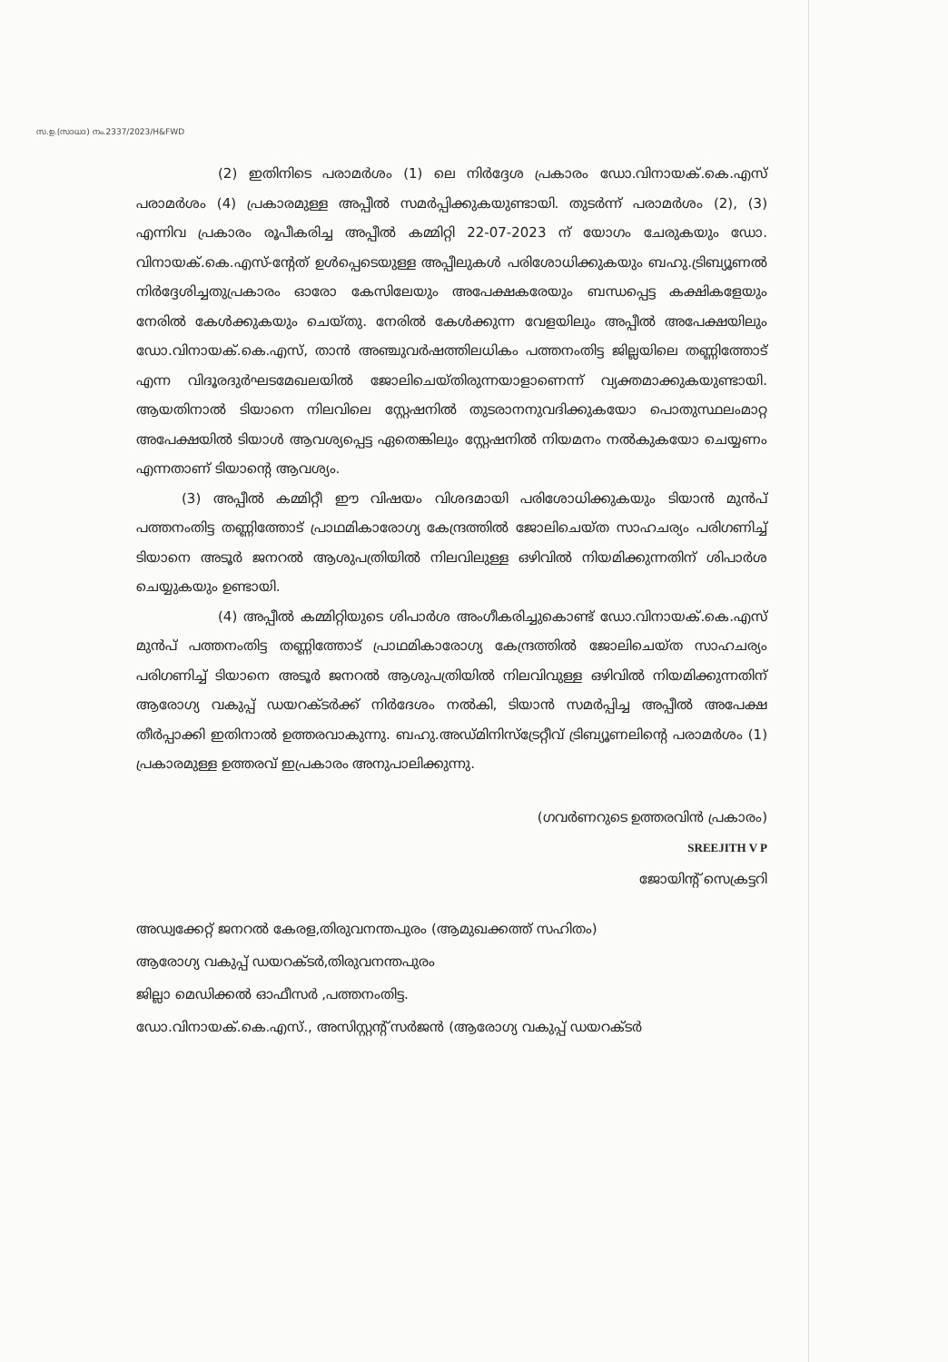സ.ഉ.(സാധാ) നം.2337/2023/H&FWD
(2) ഇതിനിടെ പരാമർശം (1) ലെ നിർദ്ദേശ പ്രകാരം ഡോ.വിനായക്.കെ.എസ് പരാമർശം (4) പ്രകാരമുള്ള അപ്പീൽ സമർപ്പിക്കുകയുണ്ടായി. തുടർന്ന് പരാമർശം (2), (3) എന്നിവ പ്രകാരം രൂപീകരിച്ച അപ്പീൽ കമ്മിറ്റി 22-07-2023 ന് യോഗം ചേരുകയും ഡോ. വിനായക്.കെ.എസ്-ന്റേത് ഉൾപ്പെടെയുള്ള അപ്പീലുകൾ പരിശോധിക്കുകയും ബഹു.ട്രിബ്യൂണൽ നിർദ്ദേശിച്ചതുപ്രകാരം ഓരോ കേസിലേയും അപേക്ഷകരേയും ബന്ധപ്പെട്ട കക്ഷികളേയും നേരിൽ കേൾക്കുകയും ചെയ്തു. നേരിൽ കേൾക്കുന്ന വേളയിലും അപ്പീൽ അപേക്ഷയിലും ഡോ.വിനായക്.കെ.എസ്, താൻ അഞ്ചുവർഷത്തിലധികം പത്തനംതിട്ട ജില്ലയിലെ തണ്ണിത്തോട് എന്ന വിദൂരദുർഘടമേഖലയിൽ ജോലിചെയ്തിരുന്നയാളാണെന്ന് വ്യക്തമാക്കുകയുണ്ടായി. ആയതിനാൽ ടിയാനെ നിലവിലെ സ്റ്റേഷനിൽ തുടരാനനുവദിക്കുകയോ പൊതുസ്ഥലംമാറ്റ അപേക്ഷയിൽ ടിയാൾ ആവശ്യപ്പെട്ട ഏതെങ്കിലും സ്റ്റേഷനിൽ നിയമനം നൽകുകയോ ചെയ്യണം എന്നതാണ് ടിയാന്റെ ആവശ്യം.
(3) അപ്പീൽ കമ്മിറ്റീ ഈ വിഷയം വിശദമായി പരിശോധിക്കുകയും ടിയാൻ മുൻപ് പത്തനംതിട്ട തണ്ണിത്തോട് പ്രാഥമികാരോഗ്യ കേന്ദ്രത്തിൽ ജോലിചെയ്ത സാഹചര്യം പരിഗണിച്ച് ടിയാനെ അടൂർ ജനറൽ ആശുപത്രിയിൽ നിലവിലുള്ള ഒഴിവിൽ നിയമിക്കുന്നതിന് ശിപാർശ ചെയ്യുകയും ഉണ്ടായി.
(4) അപ്പീൽ കമ്മിറ്റിയുടെ ശിപാർശ അംഗീകരിച്ചുകൊണ്ട് ഡോ.വിനായക്.കെ.എസ് മുൻപ് പത്തനംതിട്ട തണ്ണിത്തോട് പ്രാഥമികാരോഗ്യ കേന്ദ്രത്തിൽ ജോലിചെയ്ത സാഹചര്യം പരിഗണിച്ച് ടിയാനെ അടൂർ ജനറൽ ആശുപത്രിയിൽ നിലവിവുള്ള ഒഴിവിൽ നിയമിക്കുന്നതിന് ആരോഗ്യ വകുപ്പ് ഡയറക്ടർക്ക് നിർദേശം നൽകി, ടിയാൻ സമർപ്പിച്ച അപ്പീൽ അപേക്ഷ തീർപ്പാക്കി ഇതിനാൽ ഉത്തരവാകുന്നു. ബഹു.അഡ്മിനിസ്ട്രേറ്റീവ് ട്രിബ്യൂണലിന്റെ പരാമർശം (1) പ്രകാരമുള്ള ഉത്തരവ് ഇപ്രകാരം അനുപാലിക്കുന്നു.
(ഗവർണറുടെ ഉത്തരവിൻ പ്രകാരം)
SREEJITH V P
ജോയിന്റ് സെക്രട്ടറി
അഡ്വക്കേറ്റ് ജനറൽ കേരള,തിരുവനന്തപുരം (ആമുഖക്കത്ത് സഹിതം)
ആരോഗ്യ വകുപ്പ് ഡയറക്ടർ,തിരുവനന്തപുരം
ജില്ലാ മെഡിക്കൽ ഓഫീസർ ,പത്തനംതിട്ട.
ഡോ.വിനായക്.കെ.എസ്., അസിസ്റ്റന്റ് സർജൻ (ആരോഗ്യ വകുപ്പ് ഡയറക്ടർ